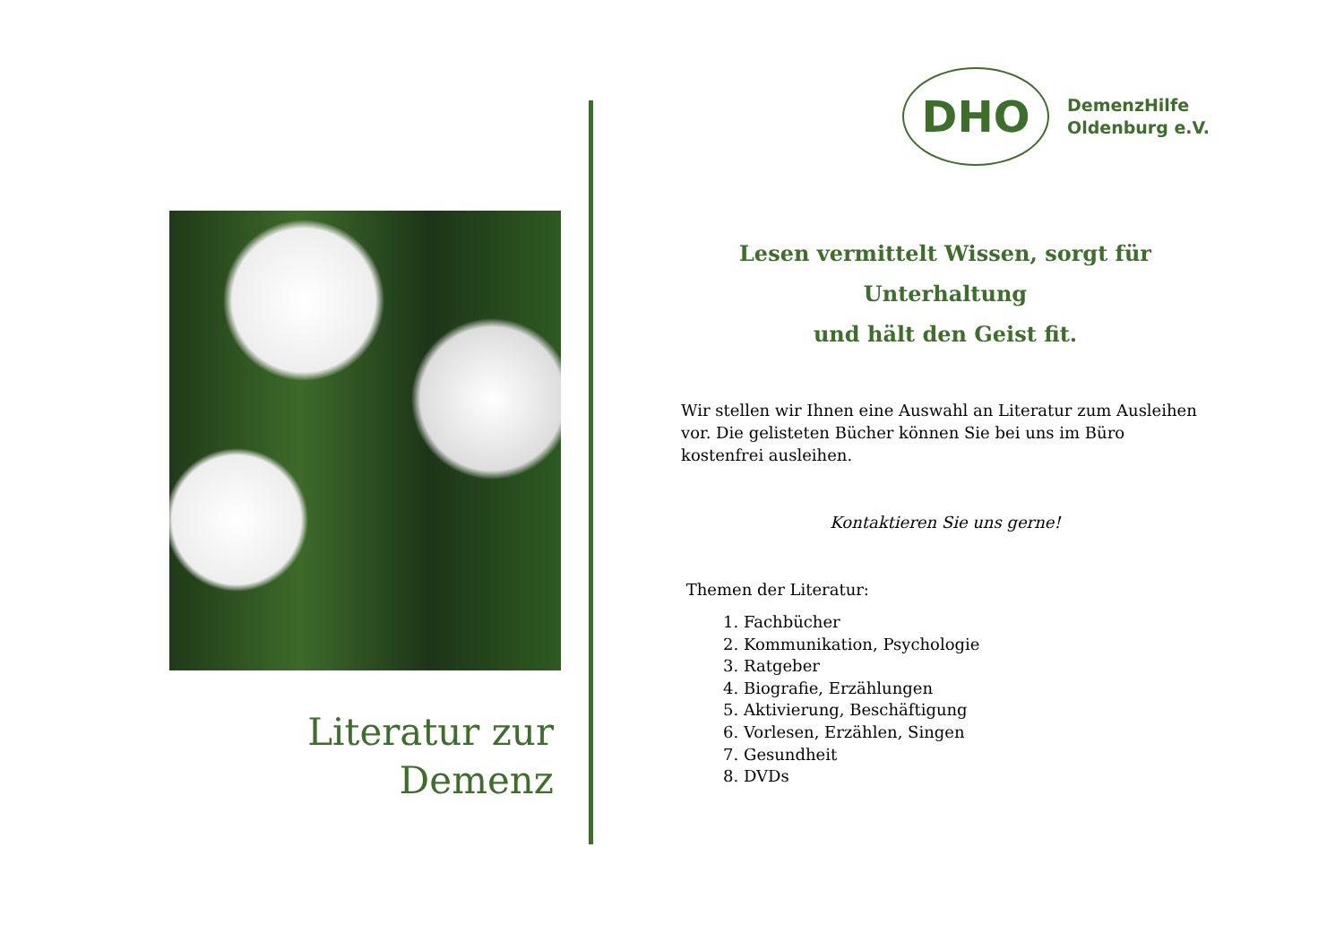Literatur zur Demenz
DHO
DemenzHilfe
Oldenburg e.V.
Lesen vermittelt Wissen, sorgt für Unterhaltung
und hält den Geist fit.
Wir stellen wir Ihnen eine Auswahl an Literatur zum Ausleihen vor. Die gelisteten Bücher können Sie bei uns im Büro kostenfrei ausleihen.
Kontaktieren Sie uns gerne!
Themen der Literatur:
1. Fachbücher
2. Kommunikation, Psychologie
3. Ratgeber
4. Biografie, Erzählungen
5. Aktivierung, Beschäftigung
6. Vorlesen, Erzählen, Singen
7. Gesundheit
8. DVDs